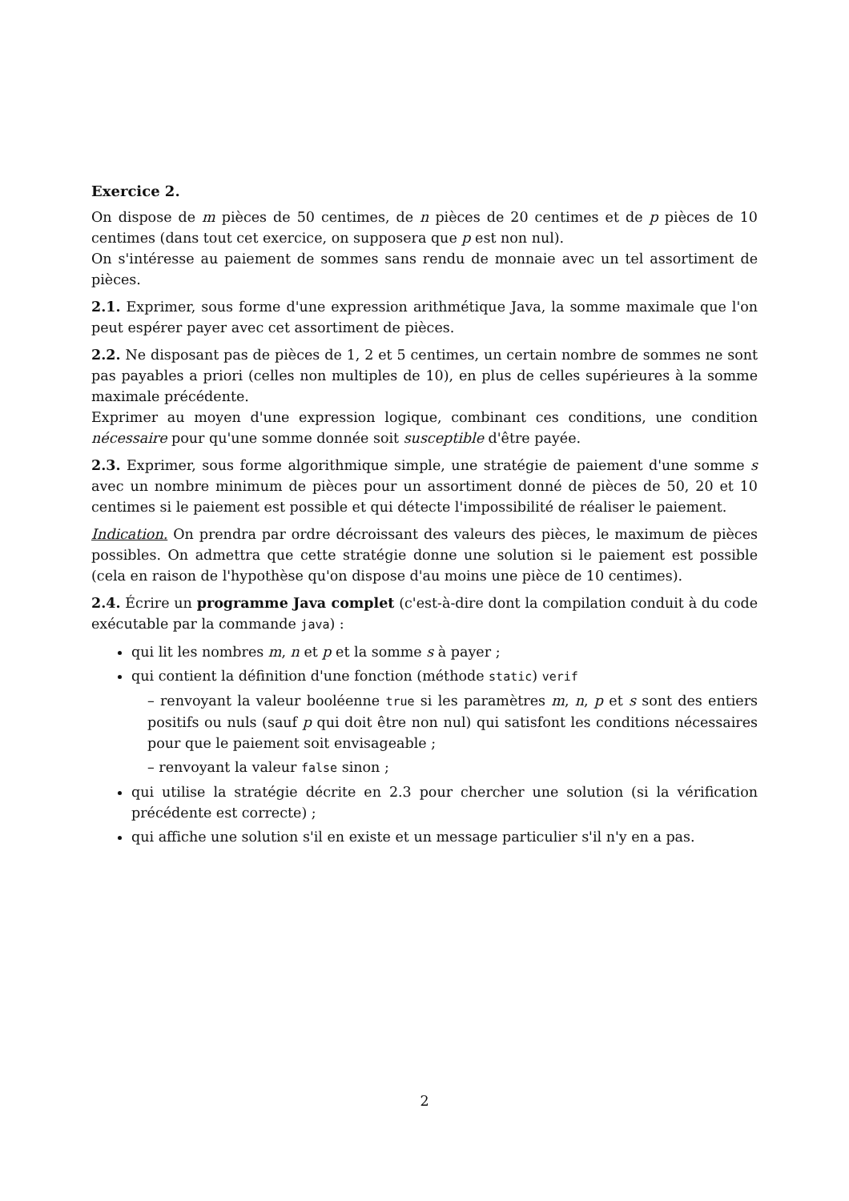Exercice 2.
On dispose de m pièces de 50 centimes, de n pièces de 20 centimes et de p pièces de 10 centimes (dans tout cet exercice, on supposera que p est non nul).
On s'intéresse au paiement de sommes sans rendu de monnaie avec un tel assortiment de pièces.
2.1. Exprimer, sous forme d'une expression arithmétique Java, la somme maximale que l'on peut espérer payer avec cet assortiment de pièces.
2.2. Ne disposant pas de pièces de 1, 2 et 5 centimes, un certain nombre de sommes ne sont pas payables a priori (celles non multiples de 10), en plus de celles supérieures à la somme maximale précédente.
Exprimer au moyen d'une expression logique, combinant ces conditions, une condition nécessaire pour qu'une somme donnée soit susceptible d'être payée.
2.3. Exprimer, sous forme algorithmique simple, une stratégie de paiement d'une somme s avec un nombre minimum de pièces pour un assortiment donné de pièces de 50, 20 et 10 centimes si le paiement est possible et qui détecte l'impossibilité de réaliser le paiement.
Indication. On prendra par ordre décroissant des valeurs des pièces, le maximum de pièces possibles. On admettra que cette stratégie donne une solution si le paiement est possible (cela en raison de l'hypothèse qu'on dispose d'au moins une pièce de 10 centimes).
2.4. Écrire un programme Java complet (c'est-à-dire dont la compilation conduit à du code exécutable par la commande java) :
qui lit les nombres m, n et p et la somme s à payer ;
qui contient la définition d'une fonction (méthode static) verif
– renvoyant la valeur booléenne true si les paramètres m, n, p et s sont des entiers positifs ou nuls (sauf p qui doit être non nul) qui satisfont les conditions nécessaires pour que le paiement soit envisageable ;
– renvoyant la valeur false sinon ;
qui utilise la stratégie décrite en 2.3 pour chercher une solution (si la vérification précédente est correcte) ;
qui affiche une solution s'il en existe et un message particulier s'il n'y en a pas.
2